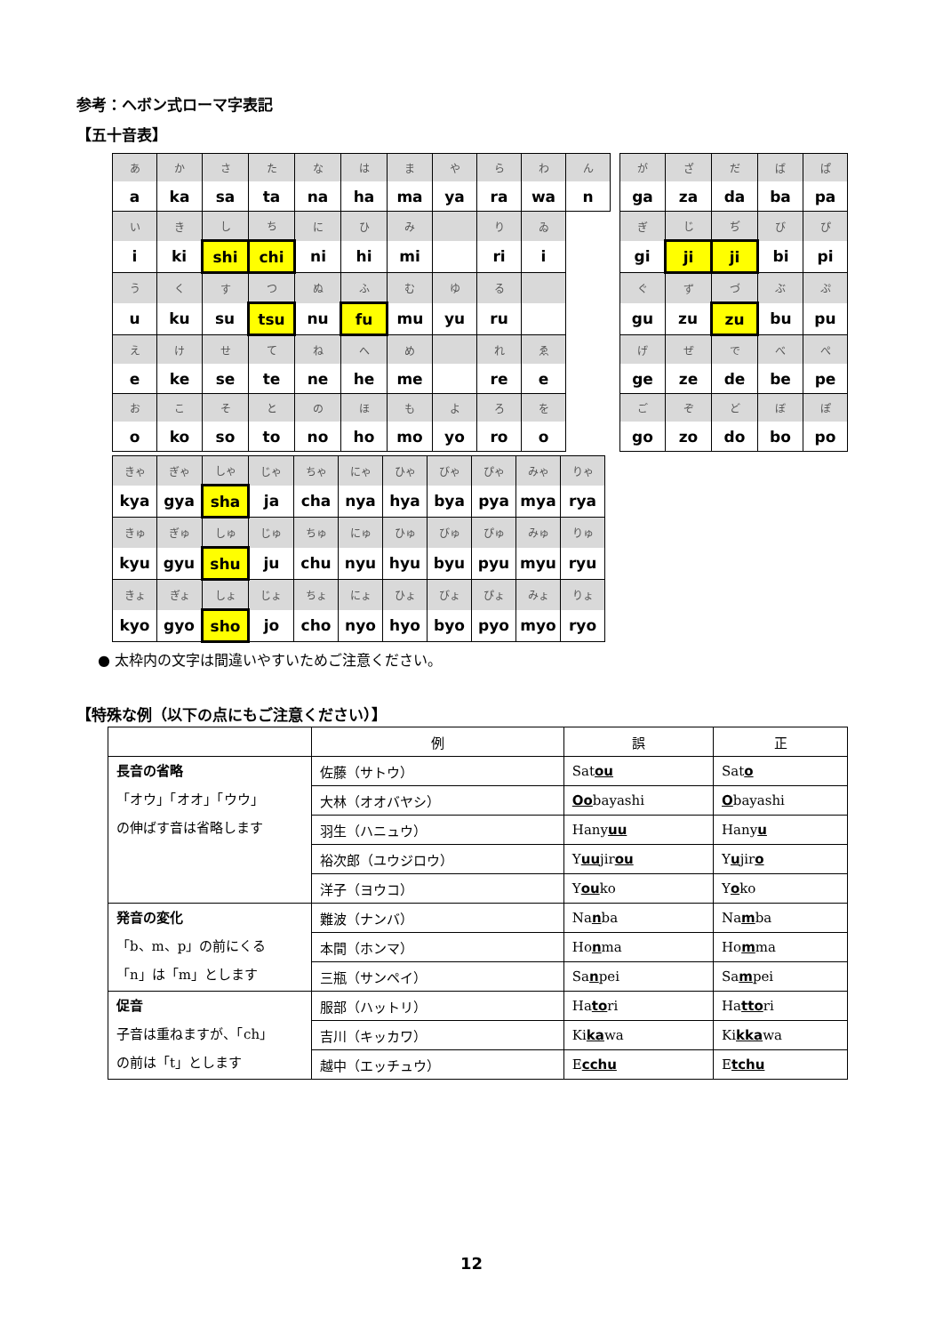参考：ヘボン式ローマ字表記
【五十音表】
| あ | か | さ | た | な | は | ま | や | ら | わ | ん |
| a | ka | sa | ta | na | ha | ma | ya | ra | wa | n |
| い | き | し | ち | に | ひ | み | | り | ゐ | |
| i | ki | shi | chi | ni | hi | mi | | ri | i | |
| う | く | す | つ | ぬ | ふ | む | ゆ | る | | |
| u | ku | su | tsu | nu | fu | mu | yu | ru | | |
| え | け | せ | て | ね | へ | め | | れ | ゑ | |
| e | ke | se | te | ne | he | me | | re | e | |
| お | こ | そ | と | の | ほ | も | よ | ろ | を | |
| o | ko | so | to | no | ho | mo | yo | ro | o | |
| が | ざ | だ | ば | ぱ |
| ga | za | da | ba | pa |
| ぎ | じ | ぢ | び | ぴ |
| gi | ji | ji | bi | pi |
| ぐ | ず | づ | ぶ | ぷ |
| gu | zu | zu | bu | pu |
| げ | ぜ | で | べ | ぺ |
| ge | ze | de | be | pe |
| ご | ぞ | ど | ぼ | ぽ |
| go | zo | do | bo | po |
| きゃ | ぎゃ | しゃ | じゃ | ちゃ | にゃ | ひゃ | びゃ | ぴゃ | みゃ | りゃ |
| kya | gya | sha | ja | cha | nya | hya | bya | pya | mya | rya |
| きゅ | ぎゅ | しゅ | じゅ | ちゅ | にゅ | ひゅ | びゅ | ぴゅ | みゅ | りゅ |
| kyu | gyu | shu | ju | chu | nyu | hyu | byu | pyu | myu | ryu |
| きょ | ぎょ | しょ | じょ | ちょ | にょ | ひょ | びょ | ぴょ | みょ | りょ |
| kyo | gyo | sho | jo | cho | nyo | hyo | byo | pyo | myo | ryo |
● 太枠内の文字は間違いやすいためご注意ください。
【特殊な例（以下の点にもご注意ください）】
| | 例 | 誤 | 正 |
| --- | --- | --- | --- |
| 長音の省略 「オウ」「オオ」「ウウ」 の伸ばす音は省略します | 佐藤（サトウ） | Sat ou | Sat o |
| | 大林（オオバヤシ） | Oo bayashi | O bayashi |
| | 羽生（ハニュウ） | Hany uu | Hany u |
| | 裕次郎（ユウジロウ） | Y uu jir ou | Y u jir o |
| | 洋子（ヨウコ） | Y ou ko | Y o ko |
| 発音の変化 「b、m、p」の前にくる 「n」は「m」とします | 難波（ナンバ） | Na n ba | Na m ba |
| | 本間（ホンマ） | Ho n ma | Ho m ma |
| | 三瓶（サンペイ） | Sa n pei | Sa m pei |
| 促音 子音は重ねますが、「ch」 の前は「t」とします | 服部（ハットリ） | Ha to ri | Ha tto ri |
| | 吉川（キッカワ） | Ki ka wa | Ki kka wa |
| | 越中（エッチュウ） | E cchu | E tchu |
12